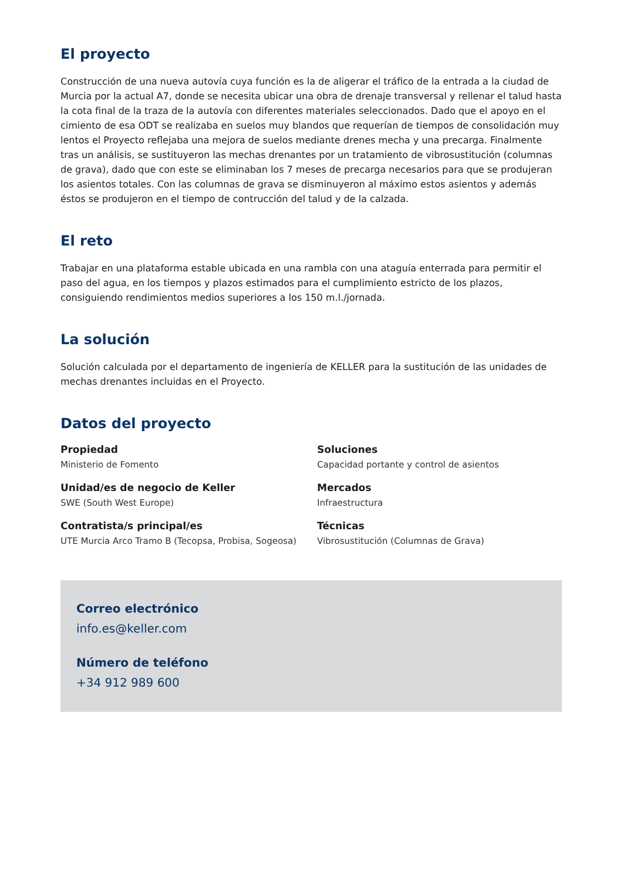El proyecto
Construcción de una nueva autovía cuya función es la de aligerar el tráfico de la entrada a la ciudad de Murcia por la actual A7, donde se necesita ubicar una obra de drenaje transversal y rellenar el talud hasta la cota final de la traza de la autovía con diferentes materiales seleccionados. Dado que el apoyo en el cimiento de esa ODT se realizaba en suelos muy blandos que requerían de tiempos de consolidación muy lentos el Proyecto reflejaba una mejora de suelos mediante drenes mecha y una precarga. Finalmente tras un análisis, se sustituyeron las mechas drenantes por un tratamiento de vibrosustitución (columnas de grava), dado que con este se eliminaban los 7 meses de precarga necesarios para que se produjeran los asientos totales. Con las columnas de grava se disminuyeron al máximo estos asientos y además éstos se produjeron en el tiempo de contrucción del talud y de la calzada.
El reto
Trabajar en una plataforma estable ubicada en una rambla con una ataguía enterrada para permitir el paso del agua, en los tiempos y plazos estimados para el cumplimiento estricto de los plazos, consiguiendo rendimientos medios superiores a los 150 m.l./jornada.
La solución
Solución calculada por el departamento de ingeniería de KELLER para la sustitución de las unidades de mechas drenantes incluidas en el Proyecto.
Datos del proyecto
Propiedad
Ministerio de Fomento
Soluciones
Capacidad portante y control de asientos
Unidad/es de negocio de Keller
SWE (South West Europe)
Mercados
Infraestructura
Contratista/s principal/es
UTE Murcia Arco Tramo B (Tecopsa, Probisa, Sogeosa)
Técnicas
Vibrosustitución (Columnas de Grava)
Correo electrónico
info.es@keller.com
Número de teléfono
+34 912 989 600